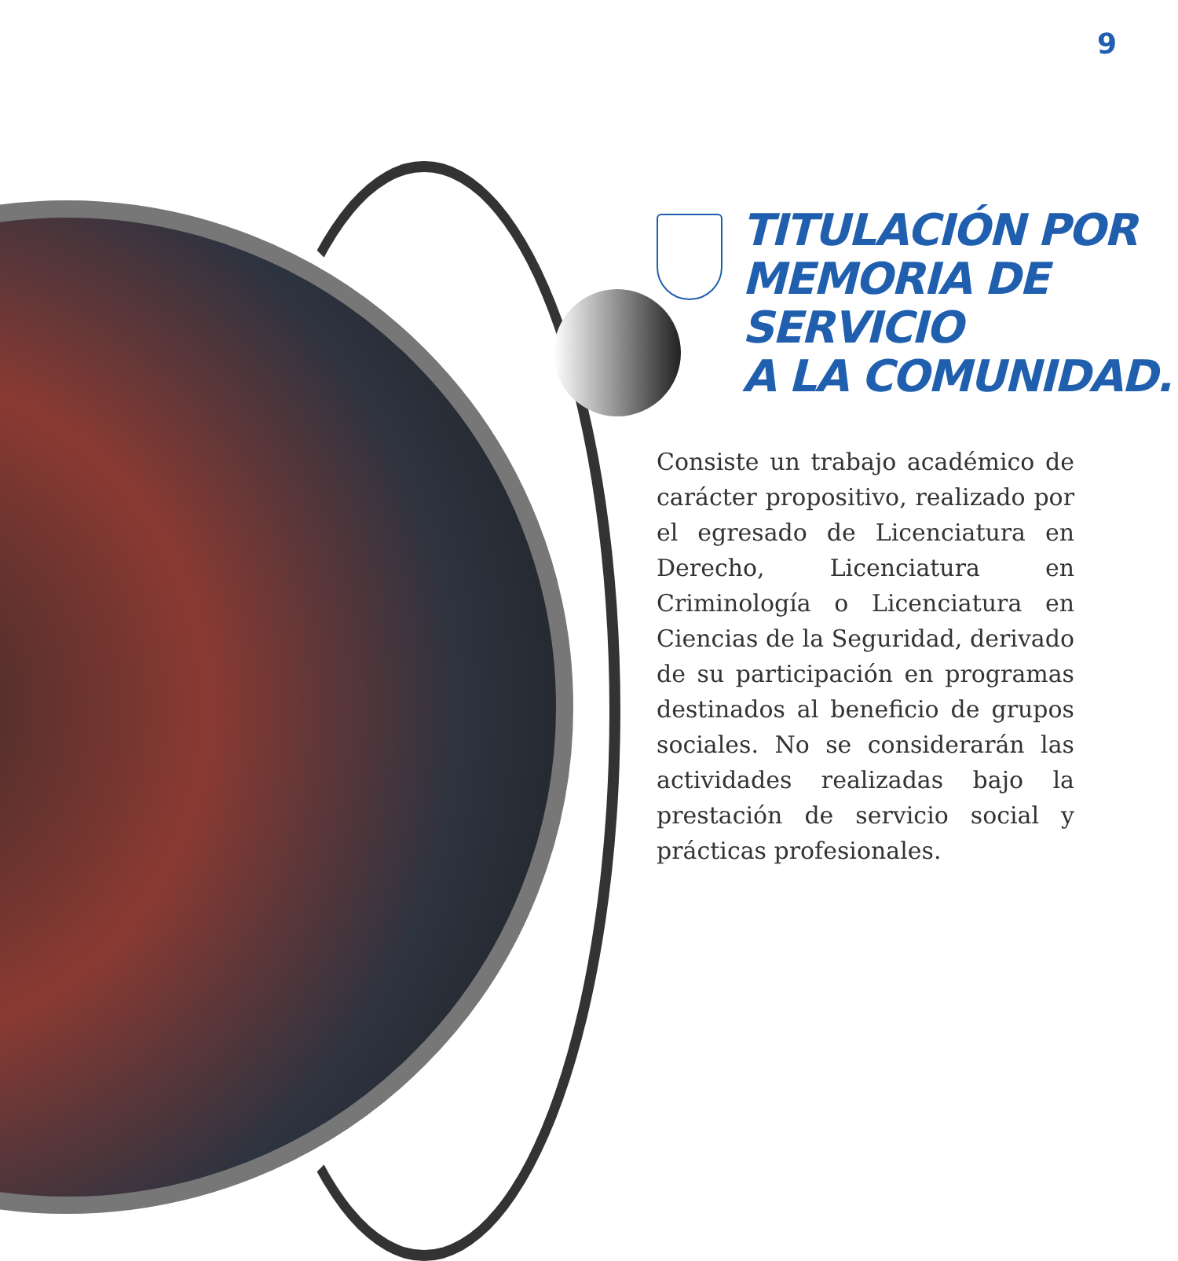9
TITULACIÓN POR
MEMORIA DE
SERVICIO
A LA COMUNIDAD.
Consiste un trabajo académico de carácter propositivo, realizado por el egresado de Licenciatura en Derecho, Licenciatura en Criminología o Licenciatura en Ciencias de la Seguridad, derivado de su participación en programas destinados al beneficio de grupos sociales. No se considerarán las actividades realizadas bajo la prestación de servicio social y prácticas profesionales.